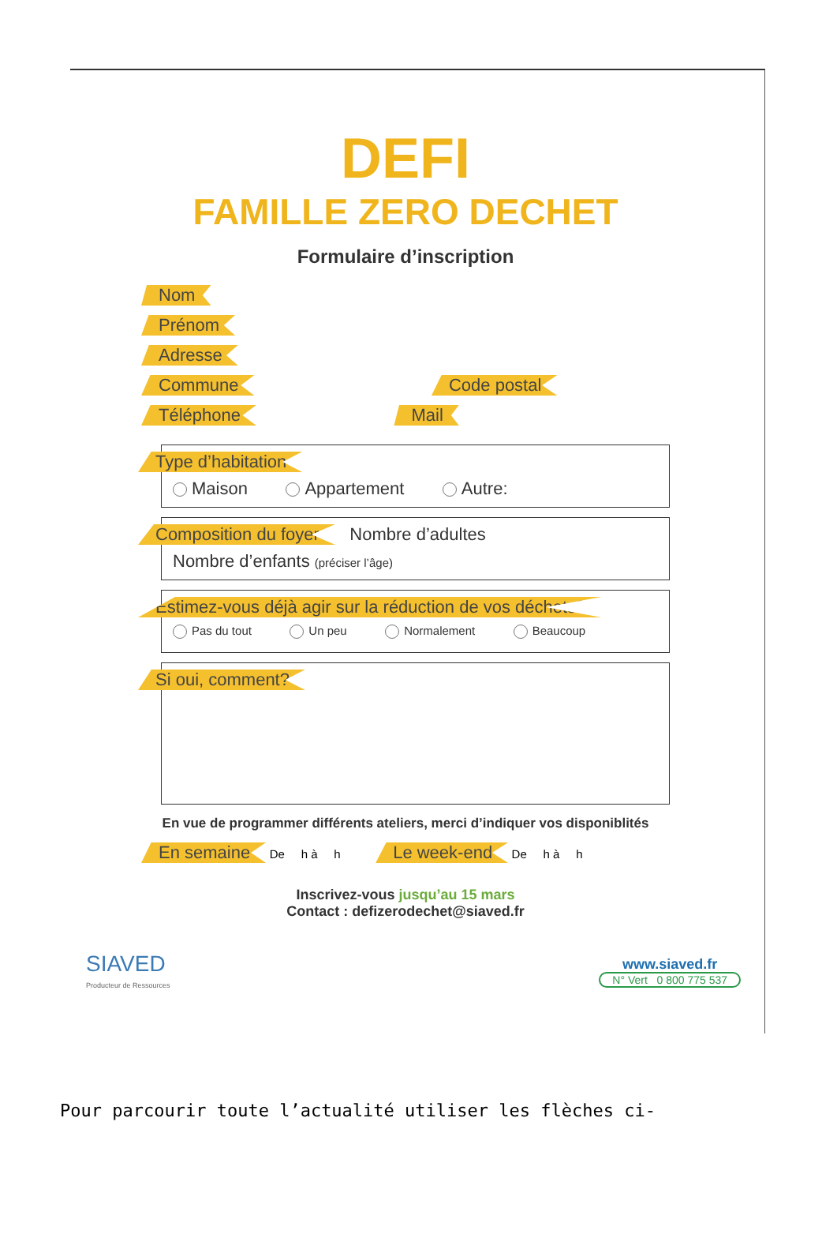DEFI
FAMILLE ZERO DECHET
Formulaire d’inscription
Nom
Prénom
Adresse
Commune Code postal
Téléphone Mail
Type d’habitation
Maison Appartement Autre:
Composition du foyer Nombre d’adultes
Nombre d’enfants (préciser l’âge)
Estimez-vous déjà agir sur la réduction de vos déchets?
Pas du tout Un peu Normalement Beaucoup
Si oui, comment?
En vue de programmer différents ateliers, merci d’indiquer vos disponiblités
En semaine De h à h Le week-end De h à h
Inscrivez-vous jusqu’au 15 mars
Contact : defizerodechet@siaved.fr
SIAVED
Producteur de Ressources
www.siaved.fr
N° Vert 0 800 775 537
Pour parcourir toute l’actualité utiliser les flèches ci-